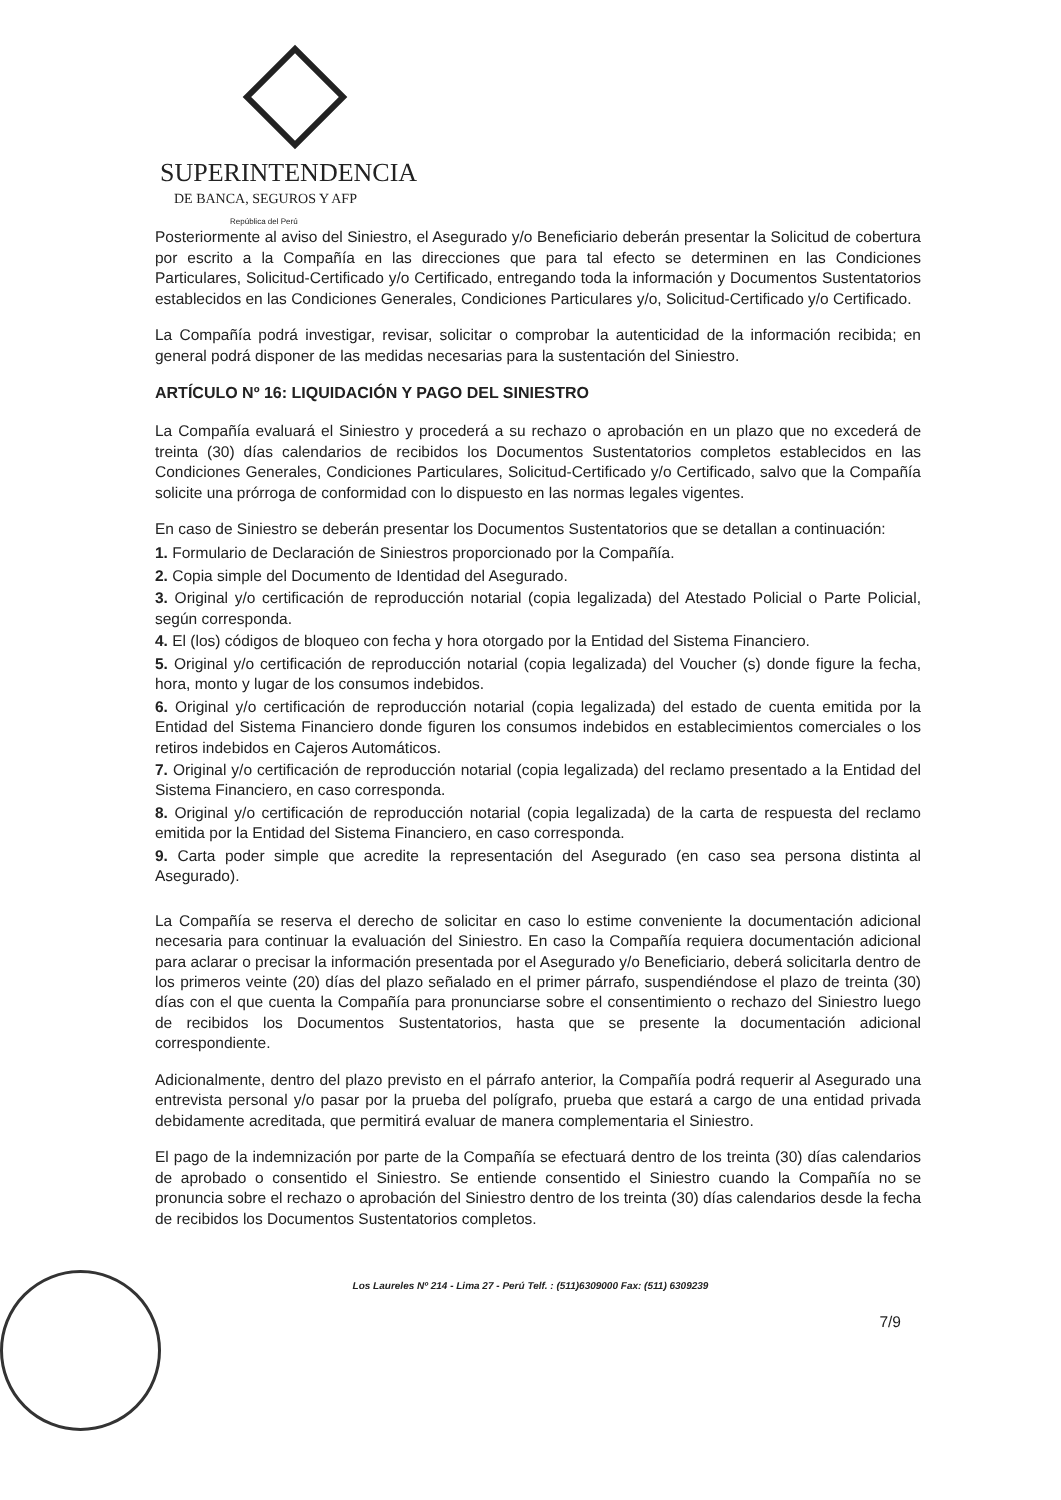SUPERINTENDENCIA
DE BANCA, SEGUROS Y AFP
República del Perú
Posteriormente al aviso del Siniestro, el Asegurado y/o Beneficiario deberán presentar la Solicitud de cobertura por escrito a la Compañía en las direcciones que para tal efecto se determinen en las Condiciones Particulares, Solicitud-Certificado y/o Certificado, entregando toda la información y Documentos Sustentatorios establecidos en las Condiciones Generales, Condiciones Particulares y/o, Solicitud-Certificado y/o Certificado.
La Compañía podrá investigar, revisar, solicitar o comprobar la autenticidad de la información recibida; en general podrá disponer de las medidas necesarias para la sustentación del Siniestro.
ARTÍCULO Nº 16: LIQUIDACIÓN Y PAGO DEL SINIESTRO
La Compañía evaluará el Siniestro y procederá a su rechazo o aprobación en un plazo que no excederá de treinta (30) días calendarios de recibidos los Documentos Sustentatorios completos establecidos en las Condiciones Generales, Condiciones Particulares, Solicitud-Certificado y/o Certificado, salvo que la Compañía solicite una prórroga de conformidad con lo dispuesto en las normas legales vigentes.
En caso de Siniestro se deberán presentar los Documentos Sustentatorios que se detallan a continuación:
1. Formulario de Declaración de Siniestros proporcionado por la Compañía.
2. Copia simple del Documento de Identidad del Asegurado.
3. Original y/o certificación de reproducción notarial (copia legalizada) del Atestado Policial o Parte Policial, según corresponda.
4. El (los) códigos de bloqueo con fecha y hora otorgado por la Entidad del Sistema Financiero.
5. Original y/o certificación de reproducción notarial (copia legalizada) del Voucher (s) donde figure la fecha, hora, monto y lugar de los consumos indebidos.
6. Original y/o certificación de reproducción notarial (copia legalizada) del estado de cuenta emitida por la Entidad del Sistema Financiero donde figuren los consumos indebidos en establecimientos comerciales o los retiros indebidos en Cajeros Automáticos.
7. Original y/o certificación de reproducción notarial (copia legalizada) del reclamo presentado a la Entidad del Sistema Financiero, en caso corresponda.
8. Original y/o certificación de reproducción notarial (copia legalizada) de la carta de respuesta del reclamo emitida por la Entidad del Sistema Financiero, en caso corresponda.
9. Carta poder simple que acredite la representación del Asegurado (en caso sea persona distinta al Asegurado).
La Compañía se reserva el derecho de solicitar en caso lo estime conveniente la documentación adicional necesaria para continuar la evaluación del Siniestro. En caso la Compañía requiera documentación adicional para aclarar o precisar la información presentada por el Asegurado y/o Beneficiario, deberá solicitarla dentro de los primeros veinte (20) días del plazo señalado en el primer párrafo, suspendiéndose el plazo de treinta (30) días con el que cuenta la Compañía para pronunciarse sobre el consentimiento o rechazo del Siniestro luego de recibidos los Documentos Sustentatorios, hasta que se presente la documentación adicional correspondiente.
Adicionalmente, dentro del plazo previsto en el párrafo anterior, la Compañía podrá requerir al Asegurado una entrevista personal y/o pasar por la prueba del polígrafo, prueba que estará a cargo de una entidad privada debidamente acreditada, que permitirá evaluar de manera complementaria el Siniestro.
El pago de la indemnización por parte de la Compañía se efectuará dentro de los treinta (30) días calendarios de aprobado o consentido el Siniestro. Se entiende consentido el Siniestro cuando la Compañía no se pronuncia sobre el rechazo o aprobación del Siniestro dentro de los treinta (30) días calendarios desde la fecha de recibidos los Documentos Sustentatorios completos.
Los Laureles Nº 214 - Lima 27 - Perú Telf. : (511)6309000 Fax: (511) 6309239
7/9